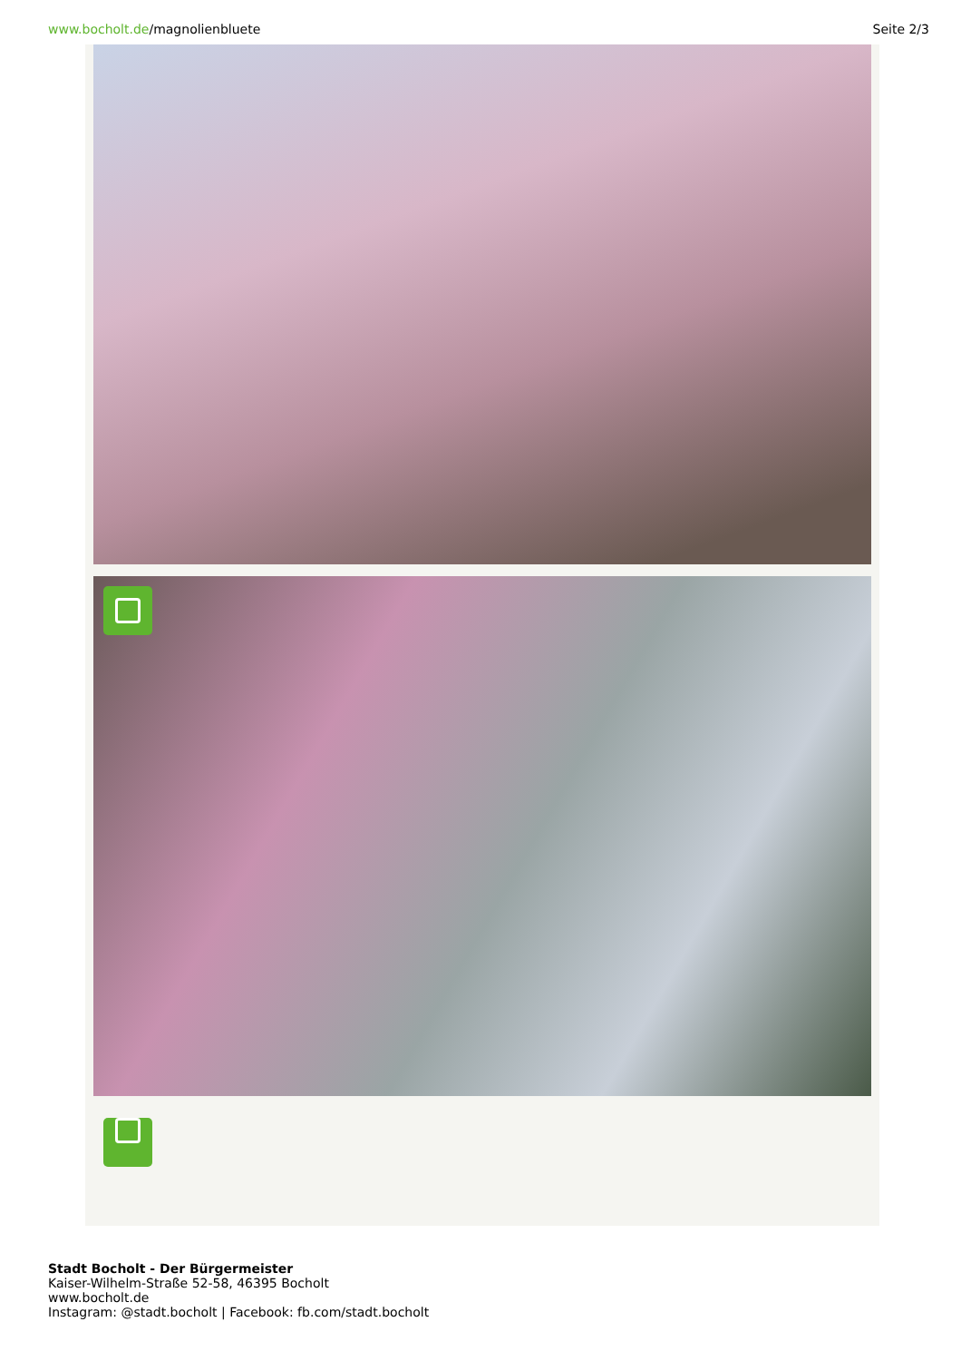www.bocholt.de/magnolienbluete Seite 2/3
Stadt Bocholt - Der Bürgermeister
Kaiser-Wilhelm-Straße 52-58, 46395 Bocholt
www.bocholt.de
Instagram: @stadt.bocholt | Facebook: fb.com/stadt.bocholt